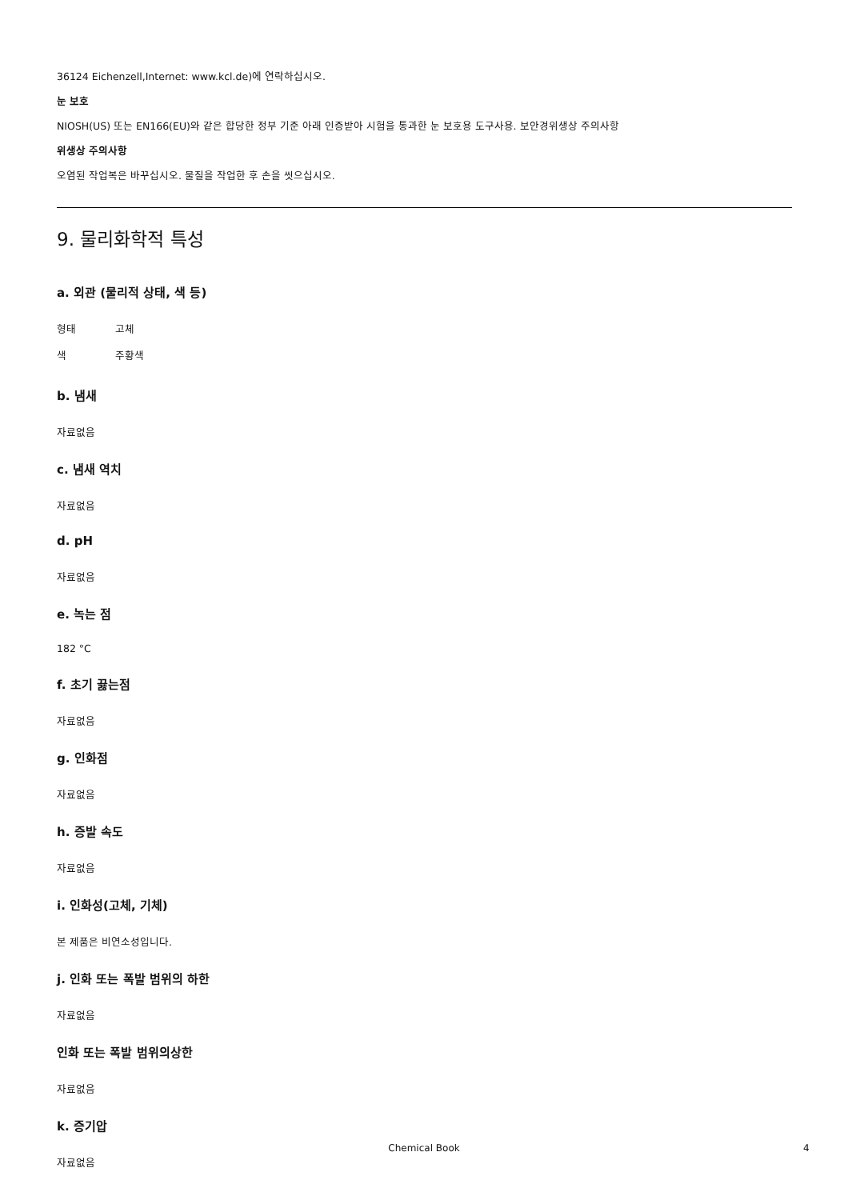36124 Eichenzell,Internet: www.kcl.de)에 연락하십시오.
눈 보호
NIOSH(US) 또는 EN166(EU)와 같은 합당한 정부 기준 아래 인증받아 시험을 통과한 눈 보호용 도구사용. 보안경위생상 주의사항
위생상 주의사항
오염된 작업복은 바꾸십시오. 물질을 작업한 후 손을 씻으십시오.
9. 물리화학적 특성
a. 외관 (물리적 상태, 색 등)
형태 고체
색 주황색
b. 냄새
자료없음
c. 냄새 역치
자료없음
d. pH
자료없음
e. 녹는 점
182 °C
f. 초기 끓는점
자료없음
g. 인화점
자료없음
h. 증발 속도
자료없음
i. 인화성(고체, 기체)
본 제품은 비연소성입니다.
j. 인화 또는 폭발 범위의 하한
자료없음
인화 또는 폭발 범위의상한
자료없음
k. 증기압
자료없음
Chemical Book 4